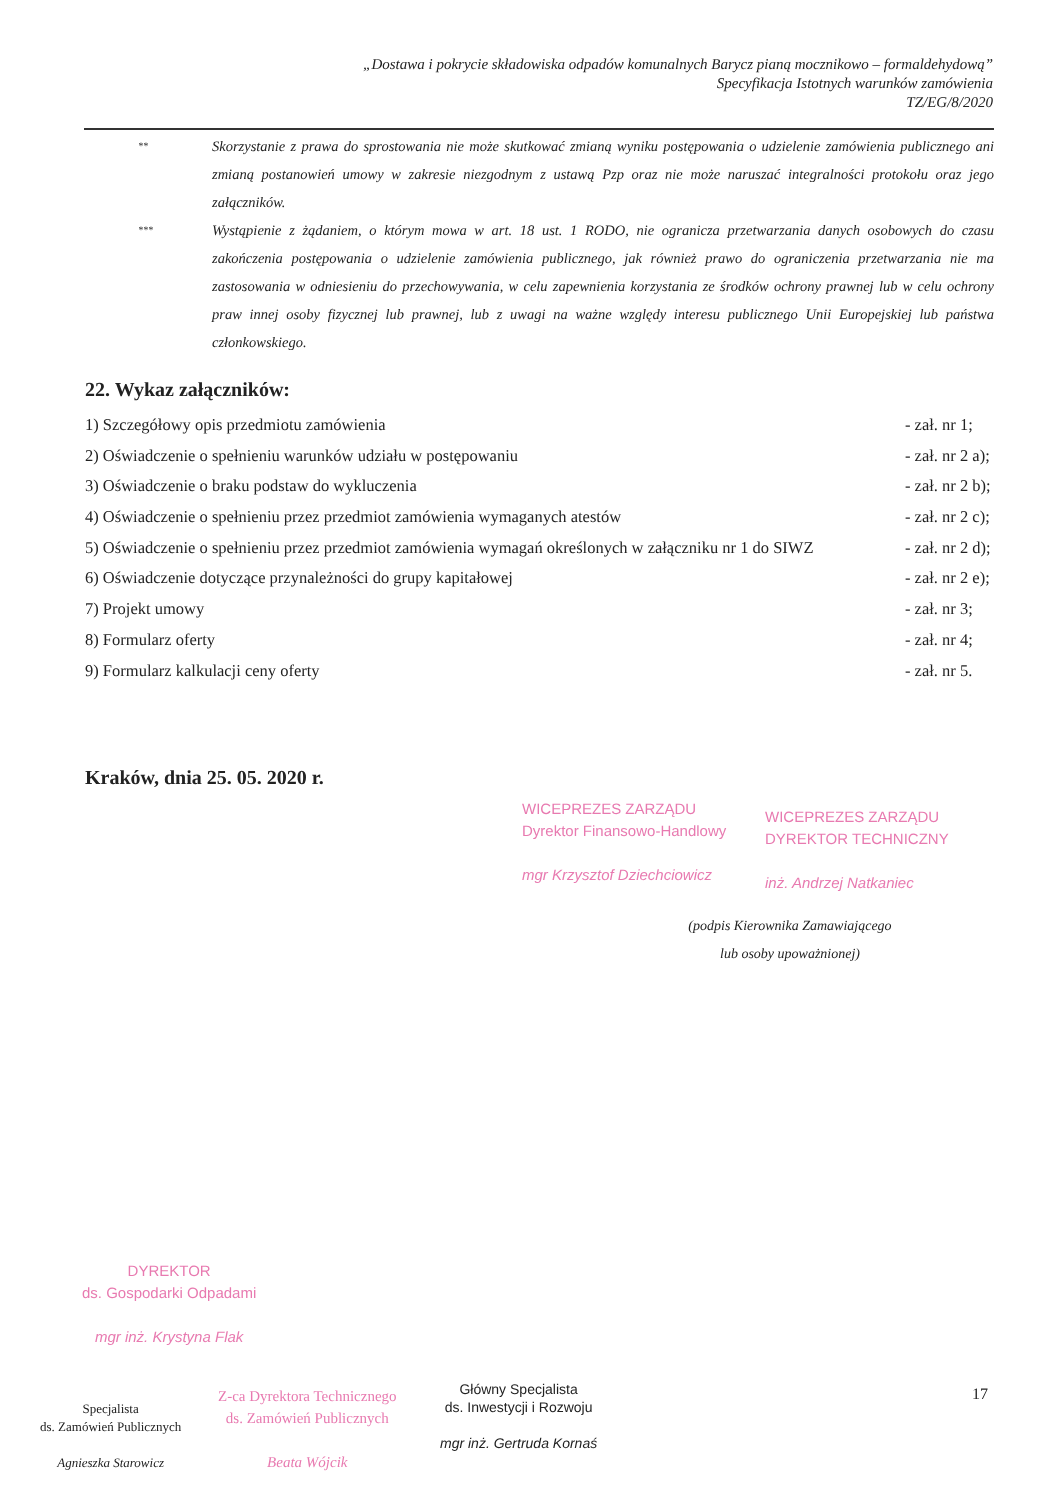„Dostawa i pokrycie składowiska odpadów komunalnych Barycz pianą mocznikowo – formaldehydową”
Specyfikacja Istotnych warunków zamówienia
TZ/EG/8/2020
**
Skorzystanie z prawa do sprostowania nie może skutkować zmianą wyniku postępowania o udzielenie zamówienia publicznego ani zmianą postanowień umowy w zakresie niezgodnym z ustawą Pzp oraz nie może naruszać integralności protokołu oraz jego załączników.
***
Wystąpienie z żądaniem, o którym mowa w art. 18 ust. 1 RODO, nie ogranicza przetwarzania danych osobowych do czasu zakończenia postępowania o udzielenie zamówienia publicznego, jak również prawo do ograniczenia przetwarzania nie ma zastosowania w odniesieniu do przechowywania, w celu zapewnienia korzystania ze środków ochrony prawnej lub w celu ochrony praw innej osoby fizycznej lub prawnej, lub z uwagi na ważne względy interesu publicznego Unii Europejskiej lub państwa członkowskiego.
22. Wykaz załączników:
1) Szczegółowy opis przedmiotu zamówienia
- zał. nr 1;
2) Oświadczenie o spełnieniu warunków udziału w postępowaniu
- zał. nr 2 a);
3) Oświadczenie o braku podstaw do wykluczenia
- zał. nr 2 b);
4) Oświadczenie o spełnieniu przez przedmiot zamówienia wymaganych atestów
- zał. nr 2 c);
5) Oświadczenie o spełnieniu przez przedmiot zamówienia wymagań określonych w załączniku nr 1 do SIWZ
- zał. nr 2 d);
6) Oświadczenie dotyczące przynależności do grupy kapitałowej
- zał. nr 2 e);
7) Projekt umowy - zał. nr 3;
8) Formularz oferty - zał. nr 4;
9) Formularz kalkulacji ceny oferty
- zał. nr 5.
Kraków, dnia 25. 05. 2020 r.
WICEPREZES ZARZĄDU
Dyrektor Finansowo-Handlowy
mgr Krzysztof Dziechciowicz
WICEPREZES ZARZĄDU
DYREKTOR TECHNICZNY
inż. Andrzej Natkaniec
(podpis Kierownika Zamawiającego
lub osoby upoważnionej)
DYREKTOR
ds. Gospodarki Odpadami
mgr inż. Krystyna Flak
Specjalista
ds. Zamówień Publicznych
Agnieszka Starowicz
Z-ca Dyrektora Technicznego
ds. Zamówień Publicznych
Beata Wójcik
Główny Specjalista
ds. Inwestycji i Rozwoju
mgr inż. Gertruda Kornaś
17